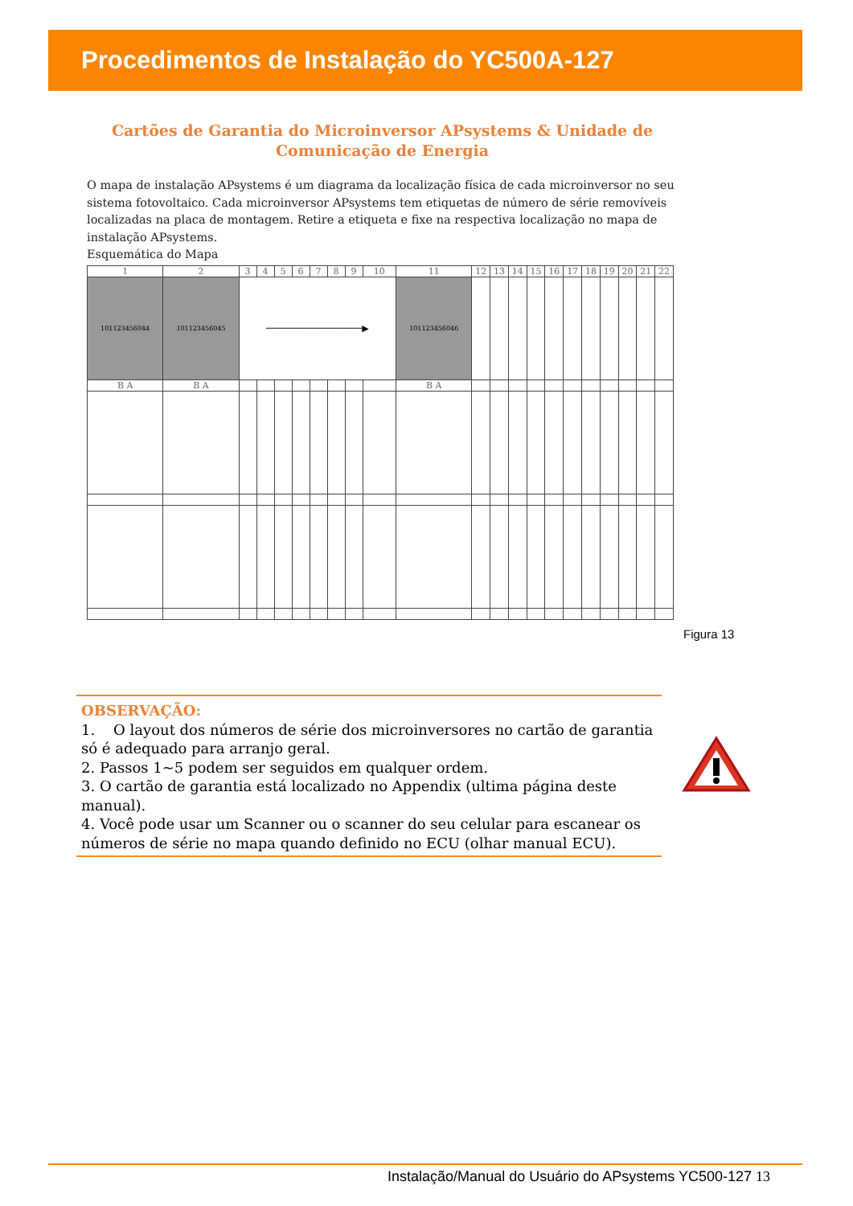Procedimentos de Instalação do YC500A-127
Cartões de Garantia do Microinversor APsystems & Unidade de Comunicação de Energia
O mapa de instalação APsystems é um diagrama da localização física de cada microinversor no seu sistema fotovoltaico. Cada microinversor APsystems tem etiquetas de número de série removíveis localizadas na placa de montagem. Retire a etiqueta e fixe na respectiva localização no mapa de instalação APsystems.
Esquemática do Mapa
| 1 | 2 | 3 | 4 | 5 | 6 | 7 | 8 | 9 | 10 | 11 | 12 | 13 | 14 | 15 | 16 | 17 | 18 | 19 | 20 | 21 | 22 |
| 101123456044 | 101123456045 | ──────────────────▶ | | | | | | | | 101123456046 | | | | | | | | | | | |
| B A | B A | | | | | | | | | B A | | | | | | | | | | | |
Figura 13
OBSERVAÇÃO:
1. O layout dos números de série dos microinversores no cartão de garantia só é adequado para arranjo geral.
2. Passos 1~5 podem ser seguidos em qualquer ordem.
3. O cartão de garantia está localizado no Appendix (ultima página deste manual).
4. Você pode usar um Scanner ou o scanner do seu celular para escanear os números de série no mapa quando definido no ECU (olhar manual ECU).
Instalação/Manual do Usuário do APsystems YC500-127 13